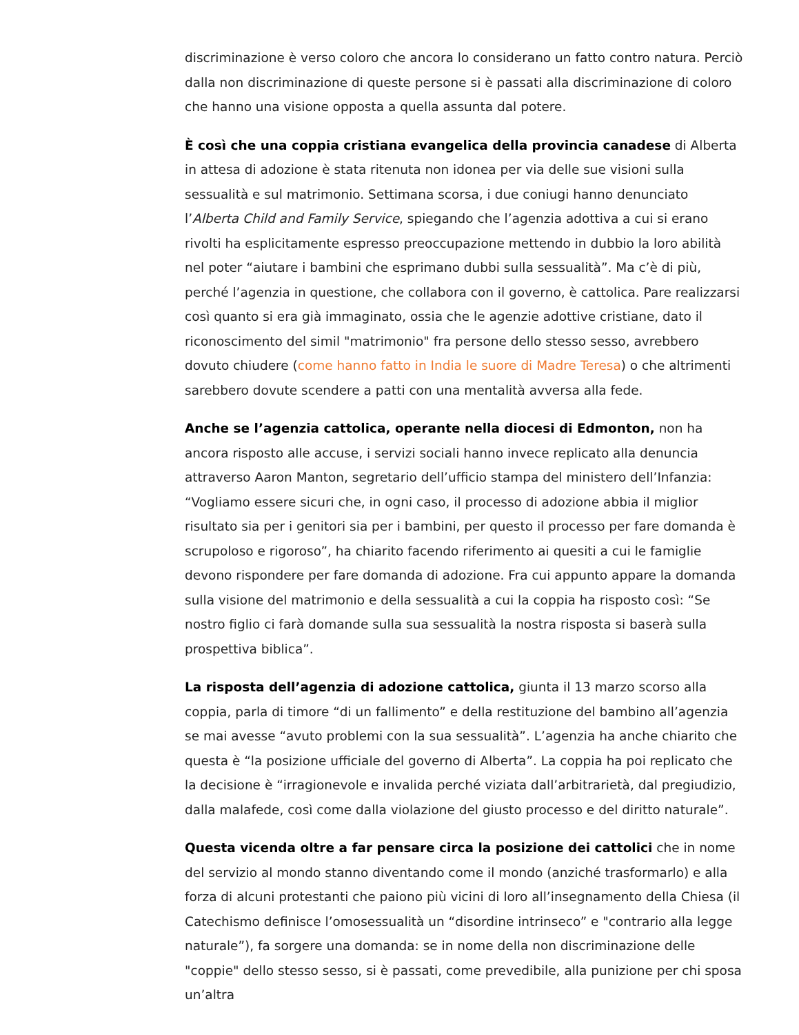discriminazione è verso coloro che ancora lo considerano un fatto contro natura. Perciò dalla non discriminazione di queste persone si è passati alla discriminazione di coloro che hanno una visione opposta a quella assunta dal potere.
È così che una coppia cristiana evangelica della provincia canadese di Alberta in attesa di adozione è stata ritenuta non idonea per via delle sue visioni sulla sessualità e sul matrimonio. Settimana scorsa, i due coniugi hanno denunciato l’Alberta Child and Family Service, spiegando che l’agenzia adottiva a cui si erano rivolti ha esplicitamente espresso preoccupazione mettendo in dubbio la loro abilità nel poter “aiutare i bambini che esprimano dubbi sulla sessualità”. Ma c’è di più, perché l’agenzia in questione, che collabora con il governo, è cattolica. Pare realizzarsi così quanto si era già immaginato, ossia che le agenzie adottive cristiane, dato il riconoscimento del simil "matrimonio" fra persone dello stesso sesso, avrebbero dovuto chiudere (come hanno fatto in India le suore di Madre Teresa) o che altrimenti sarebbero dovute scendere a patti con una mentalità avversa alla fede.
Anche se l’agenzia cattolica, operante nella diocesi di Edmonton, non ha ancora risposto alle accuse, i servizi sociali hanno invece replicato alla denuncia attraverso Aaron Manton, segretario dell’ufficio stampa del ministero dell’Infanzia: “Vogliamo essere sicuri che, in ogni caso, il processo di adozione abbia il miglior risultato sia per i genitori sia per i bambini, per questo il processo per fare domanda è scrupoloso e rigoroso”, ha chiarito facendo riferimento ai quesiti a cui le famiglie devono rispondere per fare domanda di adozione. Fra cui appunto appare la domanda sulla visione del matrimonio e della sessualità a cui la coppia ha risposto così: “Se nostro figlio ci farà domande sulla sua sessualità la nostra risposta si baserà sulla prospettiva biblica”.
La risposta dell’agenzia di adozione cattolica, giunta il 13 marzo scorso alla coppia, parla di timore “di un fallimento” e della restituzione del bambino all’agenzia se mai avesse “avuto problemi con la sua sessualità”. L’agenzia ha anche chiarito che questa è “la posizione ufficiale del governo di Alberta”. La coppia ha poi replicato che la decisione è “irragionevole e invalida perché viziata dall’arbitrarietà, dal pregiudizio, dalla malafede, così come dalla violazione del giusto processo e del diritto naturale”.
Questa vicenda oltre a far pensare circa la posizione dei cattolici che in nome del servizio al mondo stanno diventando come il mondo (anziché trasformarlo) e alla forza di alcuni protestanti che paiono più vicini di loro all’insegnamento della Chiesa (il Catechismo definisce l’omosessualità un “disordine intrinseco” e "contrario alla legge naturale”), fa sorgere una domanda: se in nome della non discriminazione delle "coppie" dello stesso sesso, si è passati, come prevedibile, alla punizione per chi sposa un’altra